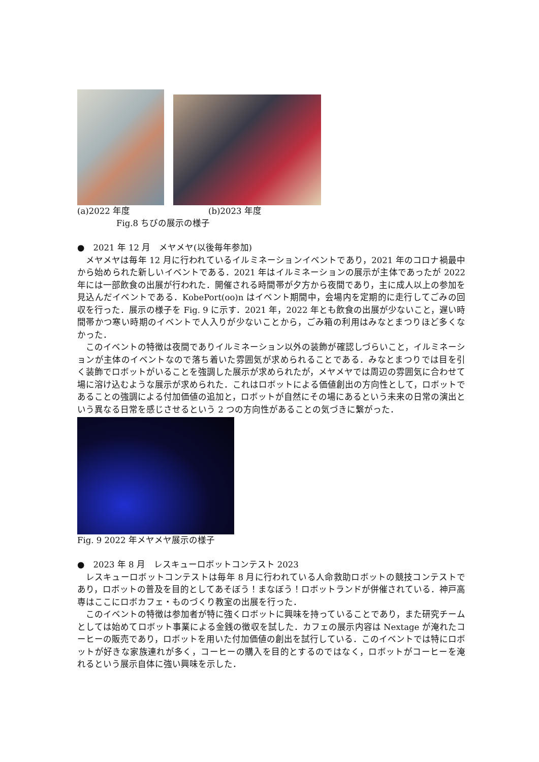(a)2022 年度 (b)2023 年度
Fig.8 ちびの展示の様子
●　2021 年 12 月　メヤメヤ(以後毎年参加)
メヤメヤは毎年 12 月に行われているイルミネーションイベントであり，2021 年のコロナ禍最中から始められた新しいイベントである．2021 年はイルミネーションの展示が主体であったが 2022 年には一部飲食の出展が行われた．開催される時間帯が夕方から夜間であり，主に成人以上の参加を見込んだイベントである．KobePort(oo)n はイベント期間中，会場内を定期的に走行してごみの回収を行った．展示の様子を Fig. 9 に示す．2021 年，2022 年とも飲食の出展が少ないこと，遅い時間帯かつ寒い時期のイベントで人入りが少ないことから，ごみ箱の利用はみなとまつりほど多くなかった．
このイベントの特徴は夜間でありイルミネーション以外の装飾が確認しづらいこと，イルミネーションが主体のイベントなので落ち着いた雰囲気が求められることである．みなとまつりでは目を引く装飾でロボットがいることを強調した展示が求められたが，メヤメヤでは周辺の雰囲気に合わせて場に溶け込むような展示が求められた．これはロボットによる価値創出の方向性として，ロボットであることの強調による付加価値の追加と，ロボットが自然にその場にあるという未来の日常の演出という異なる日常を感じさせるという 2 つの方向性があることの気づきに繋がった．
Fig. 9 2022 年メヤメヤ展示の様子
●　2023 年 8 月　レスキューロボットコンテスト 2023
レスキューロボットコンテストは毎年 8 月に行われている人命救助ロボットの競技コンテストであり，ロボットの普及を目的としてあそぼう！まなぼう！ロボットランドが併催されている．神戸高専はここにロボカフェ・ものづくり教室の出展を行った．
このイベントの特徴は参加者が特に強くロボットに興味を持っていることであり，また研究チームとしては始めてロボット事業による金銭の徴収を試した．カフェの展示内容は Nextage が淹れたコーヒーの販売であり，ロボットを用いた付加価値の創出を試行している．このイベントでは特にロボットが好きな家族連れが多く，コーヒーの購入を目的とするのではなく，ロボットがコーヒーを淹れるという展示自体に強い興味を示した．